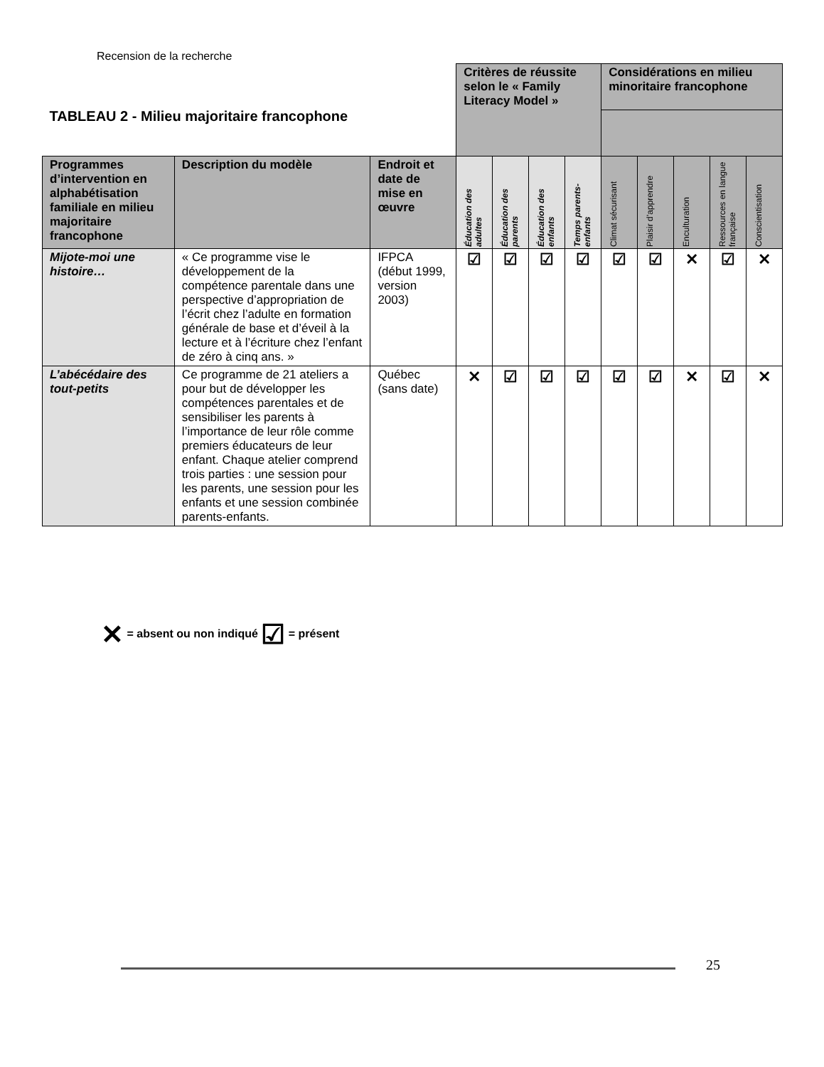Recension de la recherche
| TABLEAU 2 - Milieu majoritaire francophone | | | Critères de réussite selon le « Family Literacy Model » | | | | Considérations en milieu minoritaire francophone | | | | |
| Programmes d’intervention en alphabétisation familiale en milieu majoritaire francophone | Description du modèle | Endroit et date de mise en œuvre | Éducation des adultes | Éducation des parents | Éducation des enfants | Temps parents-enfants | Climat sécurisant | Plaisir d’apprendre | Enculturation | Ressources en langue française | Conscientisation |
| Mijote-moi une histoire… | « Ce programme vise le développement de la compétence parentale dans une perspective d’appropriation de l’écrit chez l’adulte en formation générale de base et d’éveil à la lecture et à l’écriture chez l’enfant de zéro à cinq ans. » | IFPCA (début 1999, version 2003) | ☑ | ☑ | ☑ | ☑ | ☑ | ☑ | ✕ | ☑ | ✕ |
| L’abécédaire des tout-petits | Ce programme de 21 ateliers a pour but de développer les compétences parentales et de sensibiliser les parents à l’importance de leur rôle comme premiers éducateurs de leur enfant. Chaque atelier comprend trois parties : une session pour les parents, une session pour les enfants et une session combinée parents-enfants. | Québec (sans date) | ✕ | ☑ | ☑ | ☑ | ☑ | ☑ | ✕ | ☑ | ✕ |
✕ = absent ou non indiqué ☑ = présent
25